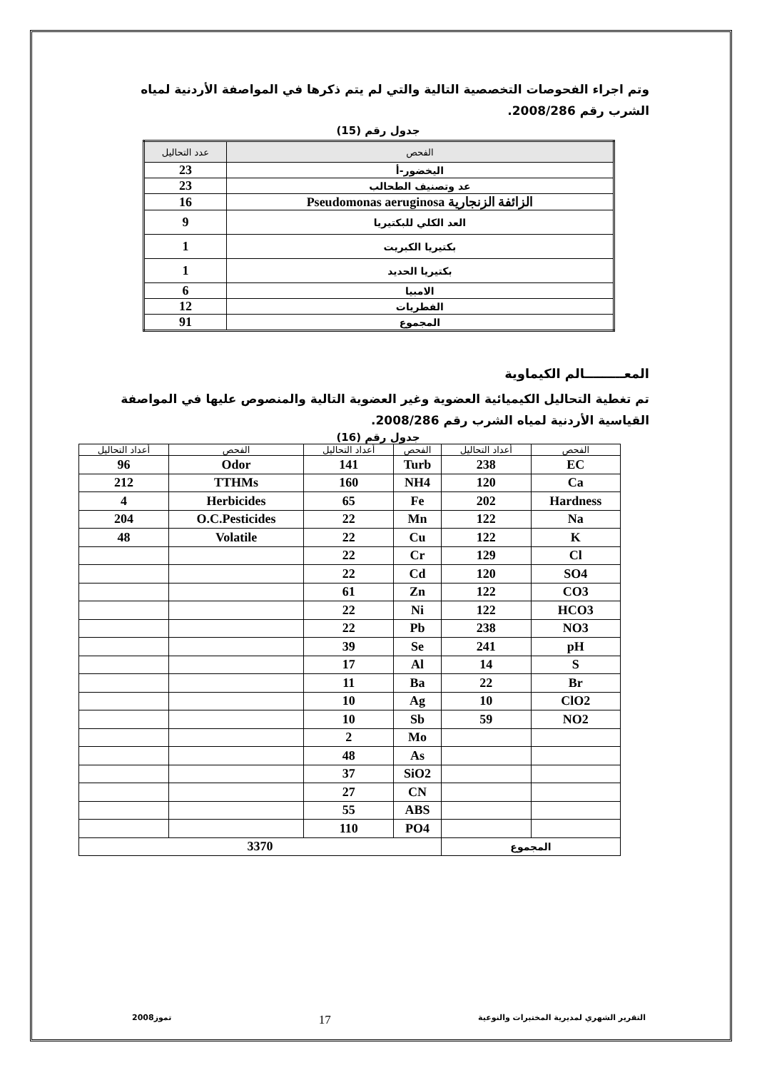وتم اجراء الفحوصات التخصصية التالية والتي لم يتم ذكرها في المواصفة الأردنية لمياه الشرب رقم 2008/286.
جدول رقم (15)
| الفحص | عدد التحاليل |
| --- | --- |
| اليخضور-أ | 23 |
| عد وتصنيف الطحالب | 23 |
| الزائفة الزنجارية Pseudomonas aeruginosa | 16 |
| العد الكلي للبكتيريا | 9 |
| بكتيريا الكبريت | 1 |
| بكتيريا الحديد | 1 |
| الامبيا | 6 |
| الفطريات | 12 |
| المجموع | 91 |
المعـــــــــالم الكيماوية
تم تغطية التحاليل الكيميائية العضوية وغير العضوية التالية والمنصوص عليها في المواصفة القياسية الأردنية لمياه الشرب رقم 2008/286.
جدول رقم (16)
| الفحص | أعداد التحاليل | الفحص | أعداد التحاليل | الفحص | أعداد التحاليل |
| --- | --- | --- | --- | --- | --- |
| EC | 238 | Turb | 141 | Odor | 96 |
| Ca | 120 | NH4 | 160 | TTHMs | 212 |
| Hardness | 202 | Fe | 65 | Herbicides | 4 |
| Na | 122 | Mn | 22 | O.C.Pesticides | 204 |
| K | 122 | Cu | 22 | Volatile | 48 |
| Cl | 129 | Cr | 22 | | |
| SO4 | 120 | Cd | 22 | | |
| CO3 | 122 | Zn | 61 | | |
| HCO3 | 122 | Ni | 22 | | |
| NO3 | 238 | Pb | 22 | | |
| pH | 241 | Se | 39 | | |
| S | 14 | Al | 17 | | |
| Br | 22 | Ba | 11 | | |
| ClO2 | 10 | Ag | 10 | | |
| NO2 | 59 | Sb | 10 | | |
| | | Mo | 2 | | |
| | | As | 48 | | |
| | | SiO2 | 37 | | |
| | | CN | 27 | | |
| | | ABS | 55 | | |
| | | PO4 | 110 | | |
| المجموع | | 3370 | | | |
التقرير الشهري لمديرية المختبرات والنوعية 17 تموز2008